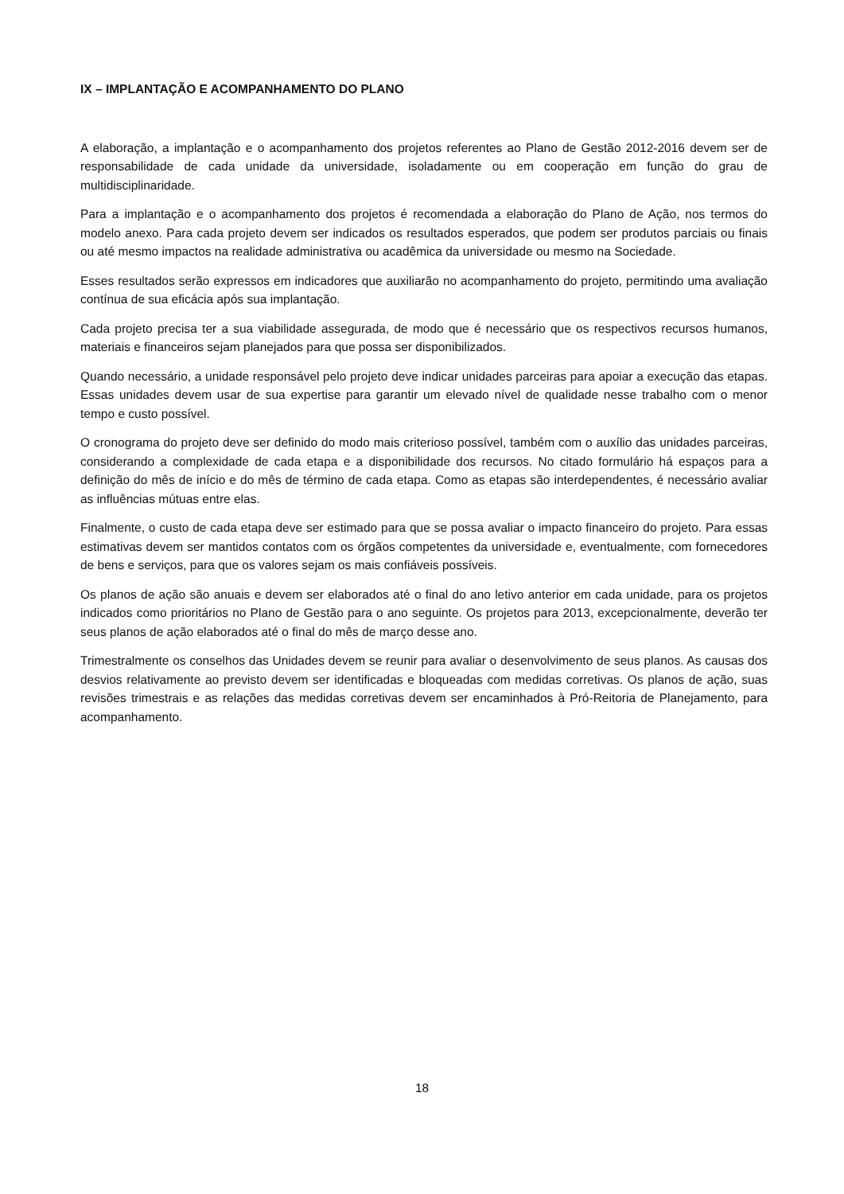IX – IMPLANTAÇÃO E ACOMPANHAMENTO DO PLANO
A elaboração, a implantação e o acompanhamento dos projetos referentes ao Plano de Gestão 2012-2016 devem ser de responsabilidade de cada unidade da universidade, isoladamente ou em cooperação em função do grau de multidisciplinaridade.
Para a implantação e o acompanhamento dos projetos é recomendada a elaboração do Plano de Ação, nos termos do modelo anexo. Para cada projeto devem ser indicados os resultados esperados, que podem ser produtos parciais ou finais ou até mesmo impactos na realidade administrativa ou acadêmica da universidade ou mesmo na Sociedade.
Esses resultados serão expressos em indicadores que auxiliarão no acompanhamento do projeto, permitindo uma avaliação contínua de sua eficácia após sua implantação.
Cada projeto precisa ter a sua viabilidade assegurada, de modo que é necessário que os respectivos recursos humanos, materiais e financeiros sejam planejados para que possa ser disponibilizados.
Quando necessário, a unidade responsável pelo projeto deve indicar unidades parceiras para apoiar a execução das etapas. Essas unidades devem usar de sua expertise para garantir um elevado nível de qualidade nesse trabalho com o menor tempo e custo possível.
O cronograma do projeto deve ser definido do modo mais criterioso possível, também com o auxílio das unidades parceiras, considerando a complexidade de cada etapa e a disponibilidade dos recursos. No citado formulário há espaços para a definição do mês de início e do mês de término de cada etapa. Como as etapas são interdependentes, é necessário avaliar as influências mútuas entre elas.
Finalmente, o custo de cada etapa deve ser estimado para que se possa avaliar o impacto financeiro do projeto. Para essas estimativas devem ser mantidos contatos com os órgãos competentes da universidade e, eventualmente, com fornecedores de bens e serviços, para que os valores sejam os mais confiáveis possíveis.
Os planos de ação são anuais e devem ser elaborados até o final do ano letivo anterior em cada unidade, para os projetos indicados como prioritários no Plano de Gestão para o ano seguinte. Os projetos para 2013, excepcionalmente, deverão ter seus planos de ação elaborados até o final do mês de março desse ano.
Trimestralmente os conselhos das Unidades devem se reunir para avaliar o desenvolvimento de seus planos. As causas dos desvios relativamente ao previsto devem ser identificadas e bloqueadas com medidas corretivas. Os planos de ação, suas revisões trimestrais e as relações das medidas corretivas devem ser encaminhados à Pró-Reitoria de Planejamento, para acompanhamento.
18